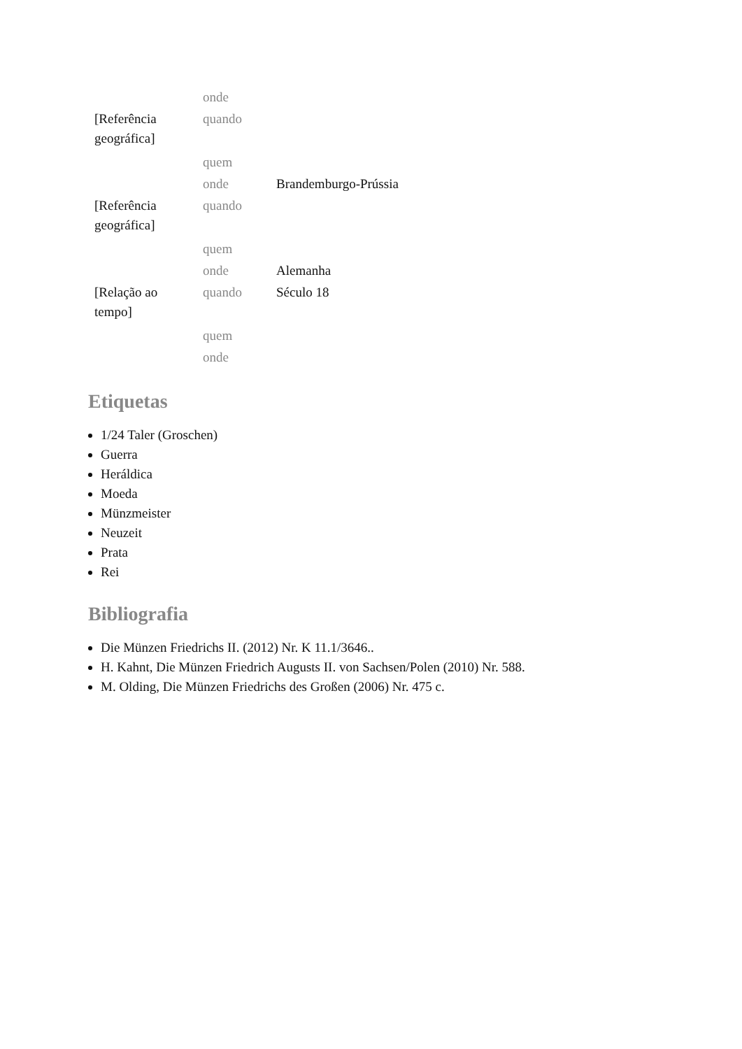| | onde | |
| [Referência geográfica] | quando | |
| | quem | |
| | onde | Brandemburgo-Prússia |
| [Referência geográfica] | quando | |
| | quem | |
| | onde | Alemanha |
| [Relação ao tempo] | quando | Século 18 |
| | quem | |
| | onde | |
Etiquetas
1/24 Taler (Groschen)
Guerra
Heráldica
Moeda
Münzmeister
Neuzeit
Prata
Rei
Bibliografia
Die Münzen Friedrichs II. (2012) Nr. K 11.1/3646..
H. Kahnt, Die Münzen Friedrich Augusts II. von Sachsen/Polen (2010) Nr. 588.
M. Olding, Die Münzen Friedrichs des Großen (2006) Nr. 475 c.